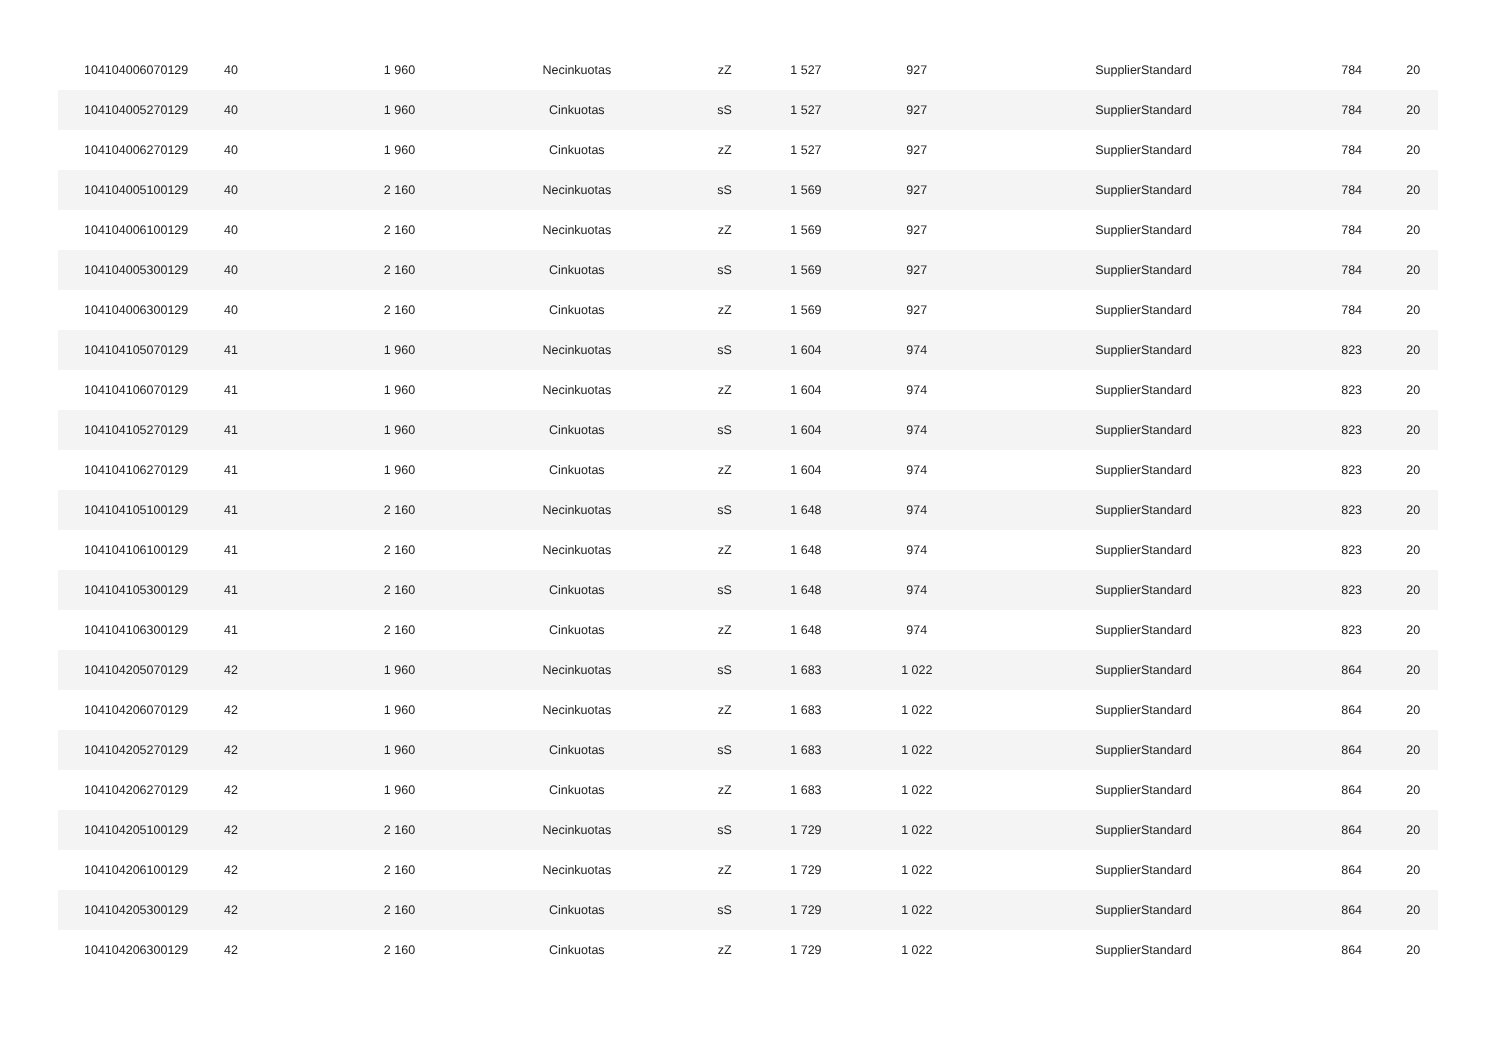| 104104006070129 | 40 | 1 960 | Necinkuotas | zZ | 1 527 | 927 | SupplierStandard | 784 | 20 |
| 104104005270129 | 40 | 1 960 | Cinkuotas | sS | 1 527 | 927 | SupplierStandard | 784 | 20 |
| 104104006270129 | 40 | 1 960 | Cinkuotas | zZ | 1 527 | 927 | SupplierStandard | 784 | 20 |
| 104104005100129 | 40 | 2 160 | Necinkuotas | sS | 1 569 | 927 | SupplierStandard | 784 | 20 |
| 104104006100129 | 40 | 2 160 | Necinkuotas | zZ | 1 569 | 927 | SupplierStandard | 784 | 20 |
| 104104005300129 | 40 | 2 160 | Cinkuotas | sS | 1 569 | 927 | SupplierStandard | 784 | 20 |
| 104104006300129 | 40 | 2 160 | Cinkuotas | zZ | 1 569 | 927 | SupplierStandard | 784 | 20 |
| 104104105070129 | 41 | 1 960 | Necinkuotas | sS | 1 604 | 974 | SupplierStandard | 823 | 20 |
| 104104106070129 | 41 | 1 960 | Necinkuotas | zZ | 1 604 | 974 | SupplierStandard | 823 | 20 |
| 104104105270129 | 41 | 1 960 | Cinkuotas | sS | 1 604 | 974 | SupplierStandard | 823 | 20 |
| 104104106270129 | 41 | 1 960 | Cinkuotas | zZ | 1 604 | 974 | SupplierStandard | 823 | 20 |
| 104104105100129 | 41 | 2 160 | Necinkuotas | sS | 1 648 | 974 | SupplierStandard | 823 | 20 |
| 104104106100129 | 41 | 2 160 | Necinkuotas | zZ | 1 648 | 974 | SupplierStandard | 823 | 20 |
| 104104105300129 | 41 | 2 160 | Cinkuotas | sS | 1 648 | 974 | SupplierStandard | 823 | 20 |
| 104104106300129 | 41 | 2 160 | Cinkuotas | zZ | 1 648 | 974 | SupplierStandard | 823 | 20 |
| 104104205070129 | 42 | 1 960 | Necinkuotas | sS | 1 683 | 1 022 | SupplierStandard | 864 | 20 |
| 104104206070129 | 42 | 1 960 | Necinkuotas | zZ | 1 683 | 1 022 | SupplierStandard | 864 | 20 |
| 104104205270129 | 42 | 1 960 | Cinkuotas | sS | 1 683 | 1 022 | SupplierStandard | 864 | 20 |
| 104104206270129 | 42 | 1 960 | Cinkuotas | zZ | 1 683 | 1 022 | SupplierStandard | 864 | 20 |
| 104104205100129 | 42 | 2 160 | Necinkuotas | sS | 1 729 | 1 022 | SupplierStandard | 864 | 20 |
| 104104206100129 | 42 | 2 160 | Necinkuotas | zZ | 1 729 | 1 022 | SupplierStandard | 864 | 20 |
| 104104205300129 | 42 | 2 160 | Cinkuotas | sS | 1 729 | 1 022 | SupplierStandard | 864 | 20 |
| 104104206300129 | 42 | 2 160 | Cinkuotas | zZ | 1 729 | 1 022 | SupplierStandard | 864 | 20 |